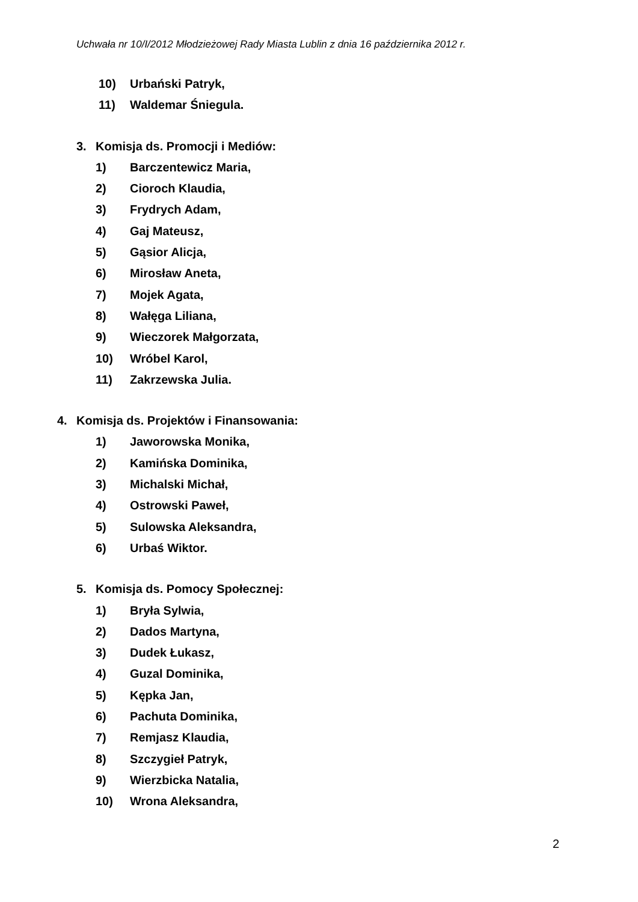Uchwała nr 10/I/2012 Młodzieżowej Rady Miasta Lublin z dnia 16 października 2012 r.
10) Urbański Patryk,
11) Waldemar Śniegula.
3. Komisja ds. Promocji i Mediów:
1) Barczentewicz Maria,
2) Cioroch Klaudia,
3) Frydrych Adam,
4) Gaj Mateusz,
5) Gąsior Alicja,
6) Mirosław Aneta,
7) Mojek Agata,
8) Wałęga Liliana,
9) Wieczorek Małgorzata,
10) Wróbel Karol,
11) Zakrzewska Julia.
4. Komisja ds. Projektów i Finansowania:
1) Jaworowska Monika,
2) Kamińska Dominika,
3) Michalski Michał,
4) Ostrowski Paweł,
5) Sulowska Aleksandra,
6) Urbaś Wiktor.
5. Komisja ds. Pomocy Społecznej:
1) Bryła Sylwia,
2) Dados Martyna,
3) Dudek Łukasz,
4) Guzal Dominika,
5) Kępka Jan,
6) Pachuta Dominika,
7) Remjasz Klaudia,
8) Szczygieł Patryk,
9) Wierzbicka Natalia,
10) Wrona Aleksandra,
2